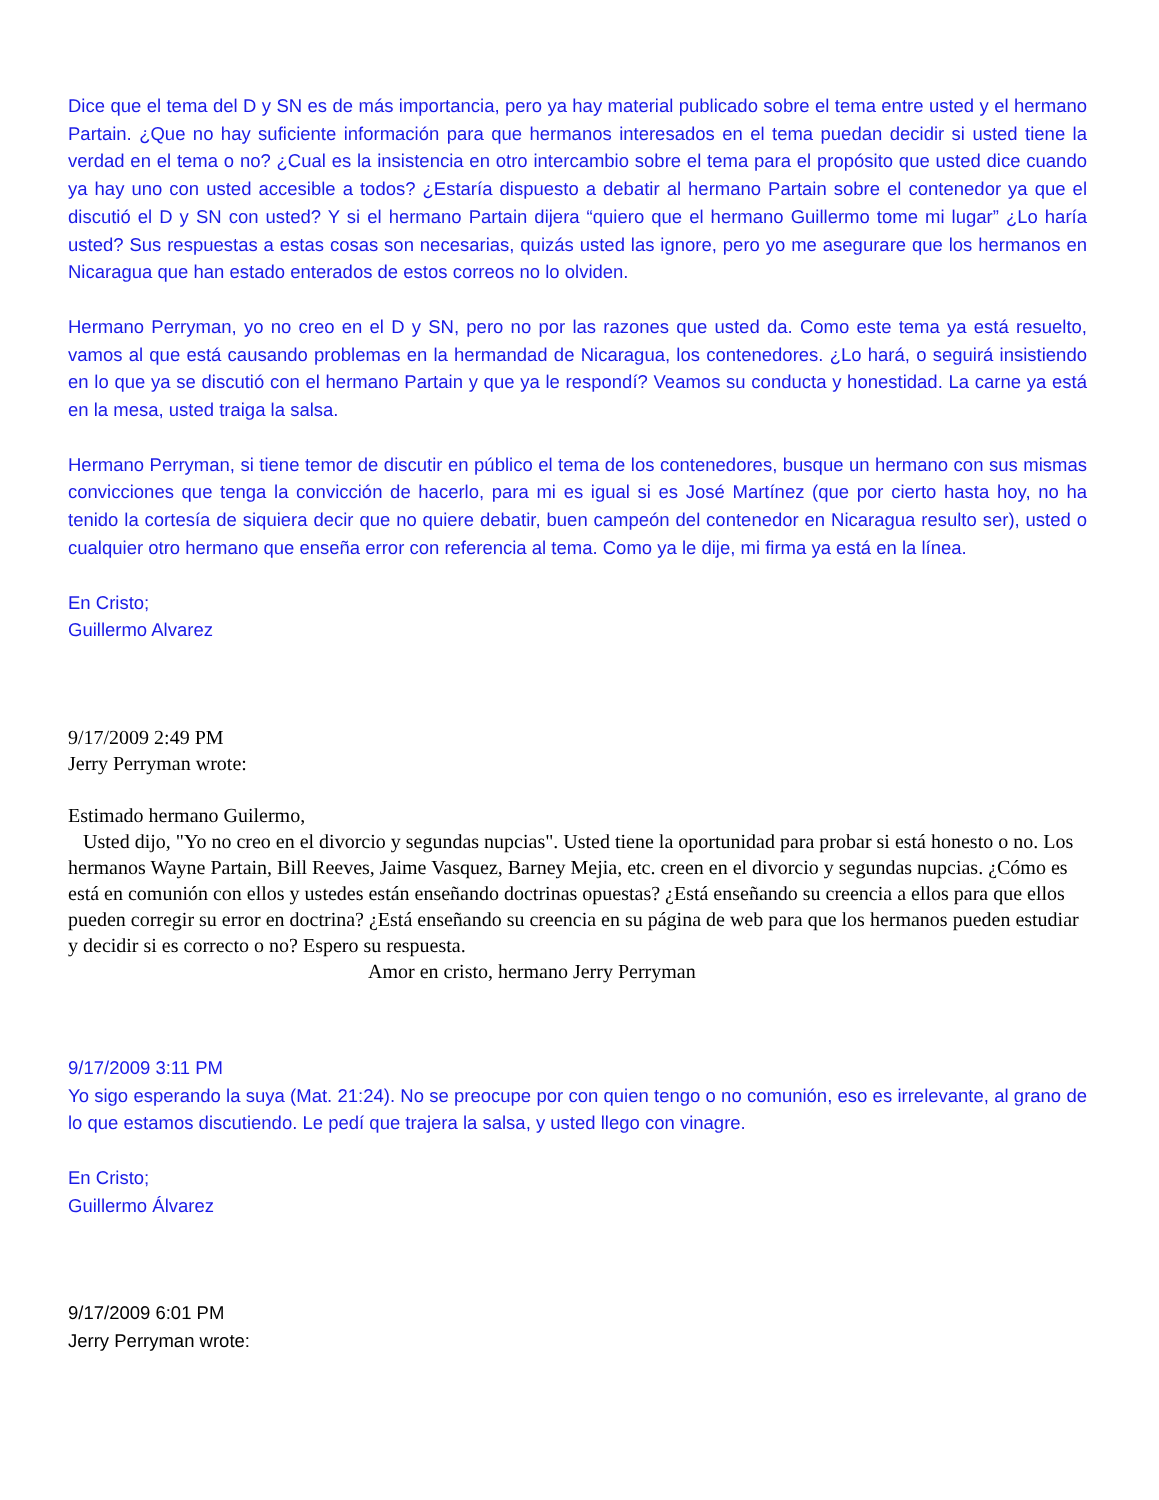Dice que el tema del D y SN es de más importancia, pero ya hay material publicado sobre el tema entre usted y el hermano Partain. ¿Que no hay suficiente información para que hermanos interesados en el tema puedan decidir si usted tiene la verdad en el tema o no? ¿Cual es la insistencia en otro intercambio sobre el tema para el propósito que usted dice cuando ya hay uno con usted accesible a todos? ¿Estaría dispuesto a debatir al hermano Partain sobre el contenedor ya que el discutió el D y SN con usted? Y si el hermano Partain dijera “quiero que el hermano Guillermo tome mi lugar” ¿Lo haría usted? Sus respuestas a estas cosas son necesarias, quizás usted las ignore, pero yo me asegurare que los hermanos en Nicaragua que han estado enterados de estos correos no lo olviden.
Hermano Perryman, yo no creo en el D y SN, pero no por las razones que usted da. Como este tema ya está resuelto, vamos al que está causando problemas en la hermandad de Nicaragua, los contenedores. ¿Lo hará, o seguirá insistiendo en lo que ya se discutió con el hermano Partain y que ya le respondí? Veamos su conducta y honestidad. La carne ya está en la mesa, usted traiga la salsa.
Hermano Perryman, si tiene temor de discutir en público el tema de los contenedores, busque un hermano con sus mismas convicciones que tenga la convicción de hacerlo, para mi es igual si es José Martínez (que por cierto hasta hoy, no ha tenido la cortesía de siquiera decir que no quiere debatir, buen campeón del contenedor en Nicaragua resulto ser), usted o cualquier otro hermano que enseña error con referencia al tema. Como ya le dije, mi firma ya está en la línea.
En Cristo;
Guillermo Alvarez
9/17/2009 2:49 PM
Jerry Perryman wrote:
Estimado hermano Guilermo,
Usted dijo, "Yo no creo en el divorcio y segundas nupcias". Usted tiene la oportunidad para probar si está honesto o no. Los hermanos Wayne Partain, Bill Reeves, Jaime Vasquez, Barney Mejia, etc. creen en el divorcio y segundas nupcias. ¿Cómo es está en comunión con ellos y ustedes están enseñando doctrinas opuestas? ¿Está enseñando su creencia a ellos para que ellos pueden corregir su error en doctrina? ¿Está enseñando su creencia en su página de web para que los hermanos pueden estudiar y decidir si es correcto o no? Espero su respuesta.
Amor en cristo, hermano Jerry Perryman
9/17/2009 3:11 PM
Yo sigo esperando la suya (Mat. 21:24). No se preocupe por con quien tengo o no comunión, eso es irrelevante, al grano de lo que estamos discutiendo. Le pedí que trajera la salsa, y usted llego con vinagre.
En Cristo;
Guillermo Álvarez
9/17/2009 6:01 PM
Jerry Perryman wrote: